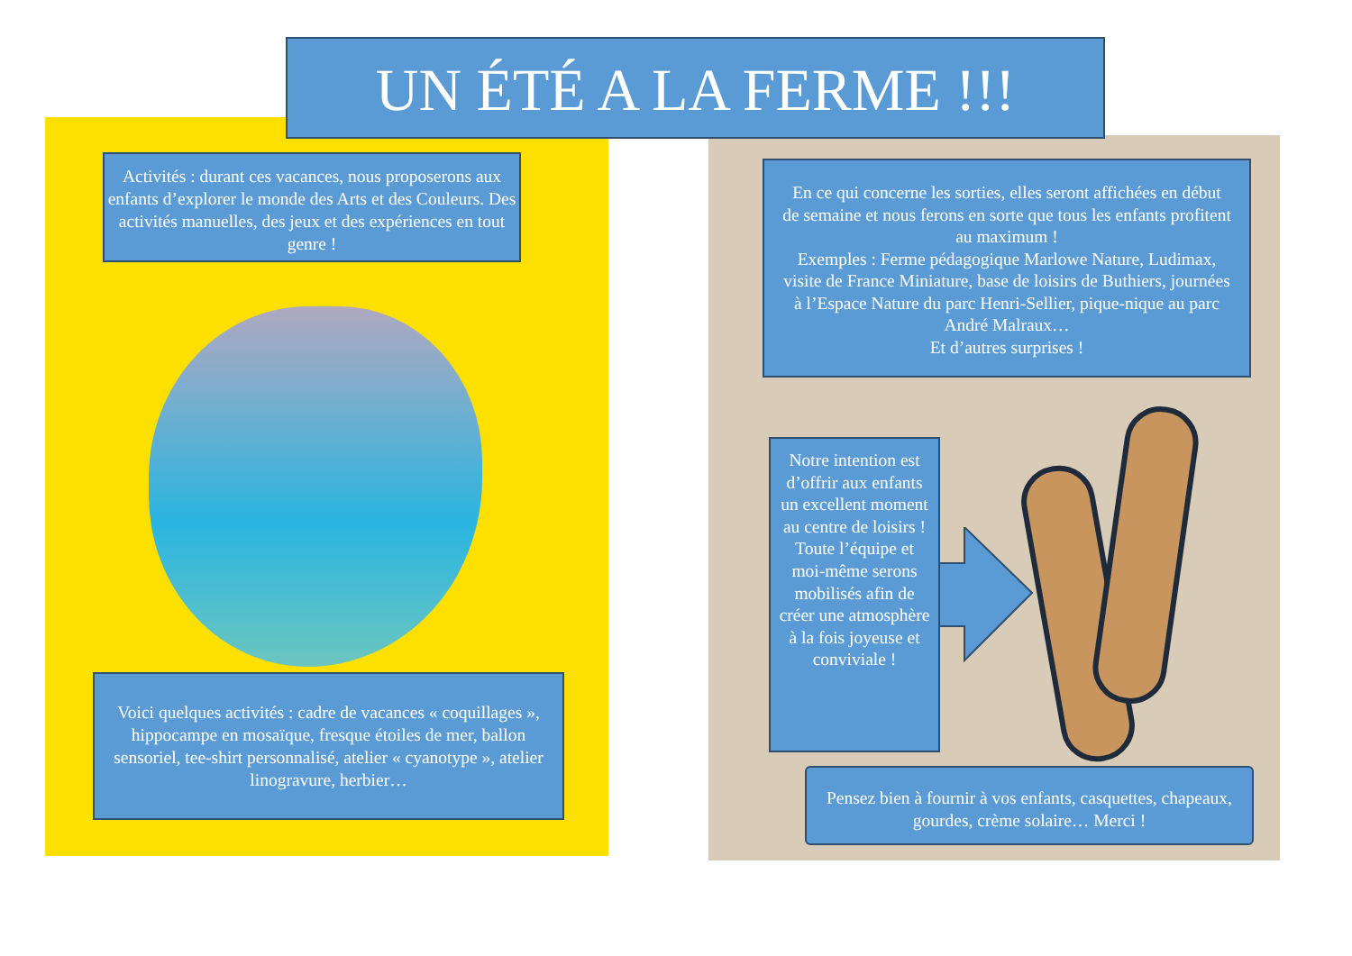UN ÉTÉ A LA FERME !!!
Activités : durant ces vacances, nous proposerons aux enfants d’explorer le monde des Arts et des Couleurs. Des activités manuelles, des jeux et des expériences en tout genre !
En ce qui concerne les sorties, elles seront affichées en début de semaine et nous ferons en sorte que tous les enfants profitent au maximum !
Exemples : Ferme pédagogique Marlowe Nature, Ludimax, visite de France Miniature, base de loisirs de Buthiers, journées à l’Espace Nature du parc Henri-Sellier, pique-nique au parc André Malraux…
Et d’autres surprises !
Notre intention est d’offrir aux enfants un excellent moment au centre de loisirs ! Toute l’équipe et moi-même serons mobilisés afin de créer une atmosphère à la fois joyeuse et conviviale !
Voici quelques activités : cadre de vacances « coquillages », hippocampe en mosaïque, fresque étoiles de mer, ballon sensoriel, tee-shirt personnalisé, atelier « cyanotype », atelier linogravure, herbier…
Pensez bien à fournir à vos enfants, casquettes, chapeaux, gourdes, crème solaire… Merci !